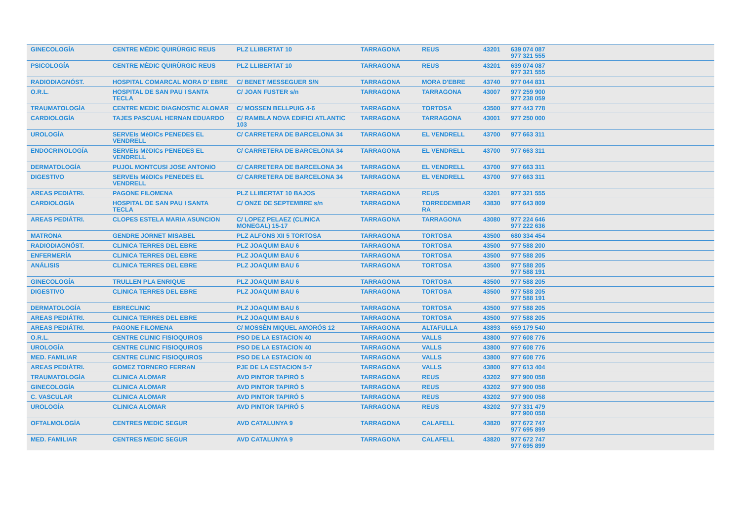| GINECOLOGÍA | CENTRE MÈDIC QUIRÙRGIC REUS | PLZ LLIBERTAT 10 | TARRAGONA | REUS | 43201 | 639 074 087 977 321 555 |
| PSICOLOGÍA | CENTRE MÈDIC QUIRÙRGIC REUS | PLZ LLIBERTAT 10 | TARRAGONA | REUS | 43201 | 639 074 087 977 321 555 |
| RADIODIAGNÓST. | HOSPITAL COMARCAL MORA D' EBRE | C/ BENET MESSEGUER S/N | TARRAGONA | MORA D'EBRE | 43740 | 977 044 831 |
| O.R.L. | HOSPITAL DE SAN PAU I SANTA TECLA | C/ JOAN FUSTER s/n | TARRAGONA | TARRAGONA | 43007 | 977 259 900 977 238 059 |
| TRAUMATOLOGÍA | CENTRE MEDIC DIAGNOSTIC ALOMAR | C/ MOSSEN BELLPUIG 4-6 | TARRAGONA | TORTOSA | 43500 | 977 443 778 |
| CARDIOLOGÍA | TAJES PASCUAL HERNAN EDUARDO | C/ RAMBLA NOVA EDIFICI ATLANTIC 103 | TARRAGONA | TARRAGONA | 43001 | 977 250 000 |
| UROLOGÍA | SERVEIs MèDICs PENEDES EL VENDRELL | C/ CARRETERA DE BARCELONA 34 | TARRAGONA | EL VENDRELL | 43700 | 977 663 311 |
| ENDOCRINOLOGÍA | SERVEIs MèDICs PENEDES EL VENDRELL | C/ CARRETERA DE BARCELONA 34 | TARRAGONA | EL VENDRELL | 43700 | 977 663 311 |
| DERMATOLOGÍA | PUJOL MONTCUSI JOSE ANTONIO | C/ CARRETERA DE BARCELONA 34 | TARRAGONA | EL VENDRELL | 43700 | 977 663 311 |
| DIGESTIVO | SERVEIs MèDICs PENEDES EL VENDRELL | C/ CARRETERA DE BARCELONA 34 | TARRAGONA | EL VENDRELL | 43700 | 977 663 311 |
| AREAS PEDIÁTRI. | PAGONE FILOMENA | PLZ LLIBERTAT 10 BAJOS | TARRAGONA | REUS | 43201 | 977 321 555 |
| CARDIOLOGÍA | HOSPITAL DE SAN PAU I SANTA TECLA | C/ ONZE DE SEPTEMBRE s/n | TARRAGONA | TORREDEMBAR RA | 43830 | 977 643 809 |
| AREAS PEDIÁTRI. | CLOPES ESTELA MARIA ASUNCION | C/ LOPEZ PELAEZ (CLINICA MONEGAL) 15-17 | TARRAGONA | TARRAGONA | 43080 | 977 224 646 977 222 636 |
| MATRONA | GENDRE JORNET MISABEL | PLZ ALFONS XII 5 TORTOSA | TARRAGONA | TORTOSA | 43500 | 680 334 454 |
| RADIODIAGNÓST. | CLINICA TERRES DEL EBRE | PLZ JOAQUIM BAU 6 | TARRAGONA | TORTOSA | 43500 | 977 588 200 |
| ENFERMERÍA | CLINICA TERRES DEL EBRE | PLZ JOAQUIM BAU 6 | TARRAGONA | TORTOSA | 43500 | 977 588 205 |
| ANÁLISIS | CLINICA TERRES DEL EBRE | PLZ JOAQUIM BAU 6 | TARRAGONA | TORTOSA | 43500 | 977 588 205 977 588 191 |
| GINECOLOGÍA | TRULLEN PLA ENRIQUE | PLZ JOAQUIM BAU 6 | TARRAGONA | TORTOSA | 43500 | 977 588 205 |
| DIGESTIVO | CLINICA TERRES DEL EBRE | PLZ JOAQUIM BAU 6 | TARRAGONA | TORTOSA | 43500 | 977 588 205 977 588 191 |
| DERMATOLOGÍA | EBRECLINIC | PLZ JOAQUIM BAU 6 | TARRAGONA | TORTOSA | 43500 | 977 588 205 |
| AREAS PEDIÁTRI. | CLINICA TERRES DEL EBRE | PLZ JOAQUIM BAU 6 | TARRAGONA | TORTOSA | 43500 | 977 588 205 |
| AREAS PEDIÁTRI. | PAGONE FILOMENA | C/ MOSSÈN MIQUEL AMORÓS 12 | TARRAGONA | ALTAFULLA | 43893 | 659 179 540 |
| O.R.L. | CENTRE CLINIC FISIOQUIROS | PSO DE LA ESTACION 40 | TARRAGONA | VALLS | 43800 | 977 608 776 |
| UROLOGÍA | CENTRE CLINIC FISIOQUIROS | PSO DE LA ESTACION 40 | TARRAGONA | VALLS | 43800 | 977 608 776 |
| MED. FAMILIAR | CENTRE CLINIC FISIOQUIROS | PSO DE LA ESTACION 40 | TARRAGONA | VALLS | 43800 | 977 608 776 |
| AREAS PEDIÁTRI. | GOMEZ TORNERO FERRAN | PJE DE LA ESTACION 5-7 | TARRAGONA | VALLS | 43800 | 977 613 404 |
| TRAUMATOLOGÍA | CLINICA ALOMAR | AVD PINTOR TAPIRÓ 5 | TARRAGONA | REUS | 43202 | 977 900 058 |
| GINECOLOGÍA | CLINICA ALOMAR | AVD PINTOR TAPIRÓ 5 | TARRAGONA | REUS | 43202 | 977 900 058 |
| C. VASCULAR | CLINICA ALOMAR | AVD PINTOR TAPIRÓ 5 | TARRAGONA | REUS | 43202 | 977 900 058 |
| UROLOGÍA | CLINICA ALOMAR | AVD PINTOR TAPIRÓ 5 | TARRAGONA | REUS | 43202 | 977 331 479 977 900 058 |
| OFTALMOLOGÍA | CENTRES MEDIC SEGUR | AVD CATALUNYA 9 | TARRAGONA | CALAFELL | 43820 | 977 672 747 977 695 899 |
| MED. FAMILIAR | CENTRES MEDIC SEGUR | AVD CATALUNYA 9 | TARRAGONA | CALAFELL | 43820 | 977 672 747 977 695 899 |